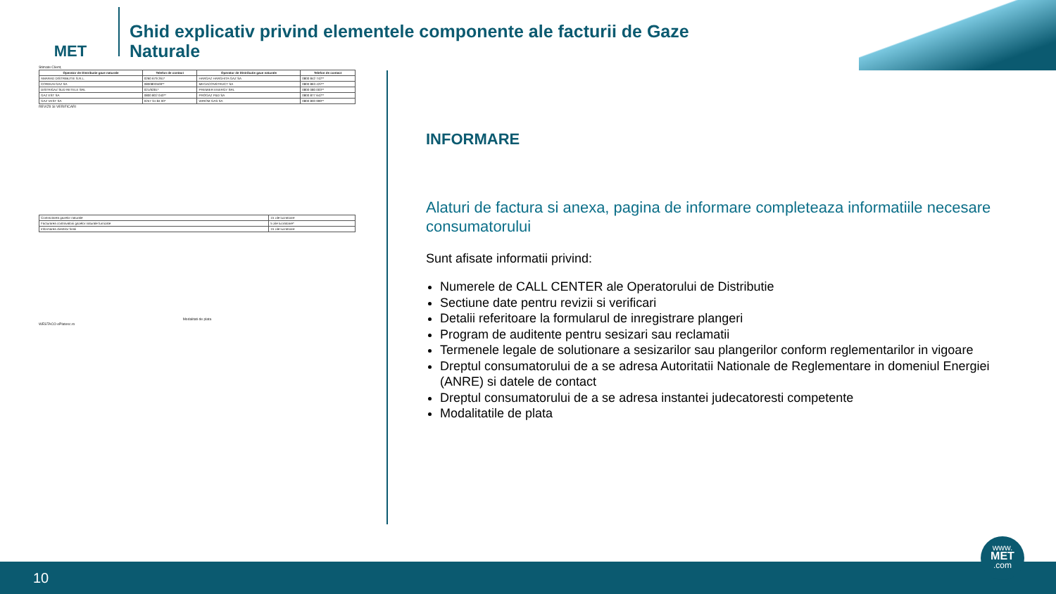MET
Ghid explicativ privind elementele componente ale facturii de Gaze Naturale
Stimate Client,
| Operator de Distributie gaze naturale | Telefon de contact | Operator de Distributie gaze naturale | Telefon de contact |
| --- | --- | --- | --- |
| AMARAD DISTRIBUTIE S.R.L. | 0260 679 261* | HARGAZ HARGHITA GAZ SA | 0800 842 742** |
| CORDUN GAZ SA | 0800800509** | MEGACONSTRUCT SA | 0800 863 422** |
| DISTRIGAZ SUD RETELE SRL | 021/9281* | PREMIER ENERGY SRL | 0800 080 003** |
| GAZ EST SA | 0800 802 040** | PROGAZ P&D SA | 0800 877 642** |
| GAZ VEST SA | 0257 34 84 00* | WIROM GAS SA | 0800 800 999** |
REVIZII SI VERIFICARI
| Contractarea gazelor naturale | 15 zile lucratoare |
| Facturarea contravalorii gazelor naturale furnizate | 5 zile lucratoare* |
| Informarea clientilor finali | 15 zile lucratoare |
Modalitati de plata
WESTACO ePlatesc.ro
INFORMARE
Alaturi de factura si anexa, pagina de informare completeaza informatiile necesare consumatorului
Sunt afisate informatii privind:
Numerele de CALL CENTER ale Operatorului de Distributie
Sectiune date pentru revizii si verificari
Detalii referitoare la formularul de inregistrare plangeri
Program de auditente pentru sesizari sau reclamatii
Termenele legale de solutionare a sesizarilor sau plangerilor conform reglementarilor in vigoare
Dreptul consumatorului de a se adresa Autoritatii Nationale de Reglementare in domeniul Energiei (ANRE) si datele de contact
Dreptul consumatorului de a se adresa instantei judecatoresti competente
Modalitatile de plata
10
www.
MET
.com